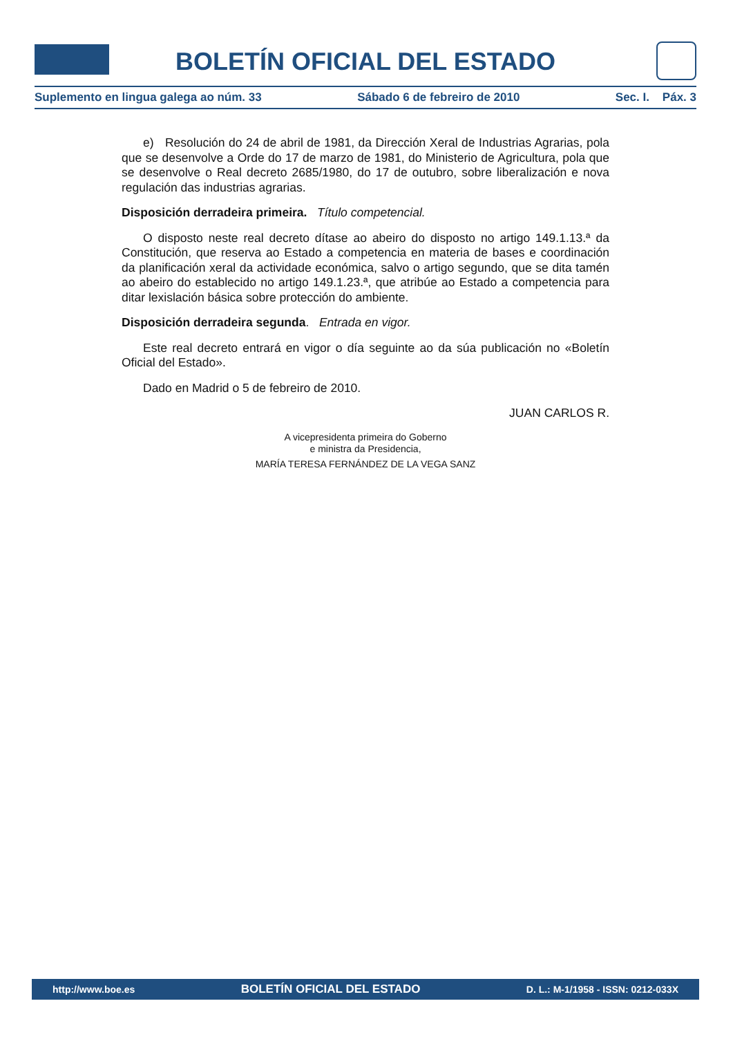BOLETÍN OFICIAL DEL ESTADO
Suplemento en lingua galega ao núm. 33 Sábado 6 de febreiro de 2010 Sec. I. Páx. 3
e) Resolución do 24 de abril de 1981, da Dirección Xeral de Industrias Agrarias, pola que se desenvolve a Orde do 17 de marzo de 1981, do Ministerio de Agricultura, pola que se desenvolve o Real decreto 2685/1980, do 17 de outubro, sobre liberalización e nova regulación das industrias agrarias.
Disposición derradeira primeira. Título competencial.
O disposto neste real decreto dítase ao abeiro do disposto no artigo 149.1.13.ª da Constitución, que reserva ao Estado a competencia en materia de bases e coordinación da planificación xeral da actividade económica, salvo o artigo segundo, que se dita tamén ao abeiro do establecido no artigo 149.1.23.ª, que atribúe ao Estado a competencia para ditar lexislación básica sobre protección do ambiente.
Disposición derradeira segunda. Entrada en vigor.
Este real decreto entrará en vigor o día seguinte ao da súa publicación no «Boletín Oficial del Estado».
Dado en Madrid o 5 de febreiro de 2010.
JUAN CARLOS R.
A vicepresidenta primeira do Goberno
e ministra da Presidencia,
MARÍA TERESA FERNÁNDEZ DE LA VEGA SANZ
http://www.boe.es BOLETÍN OFICIAL DEL ESTADO D. L.: M-1/1958 - ISSN: 0212-033X